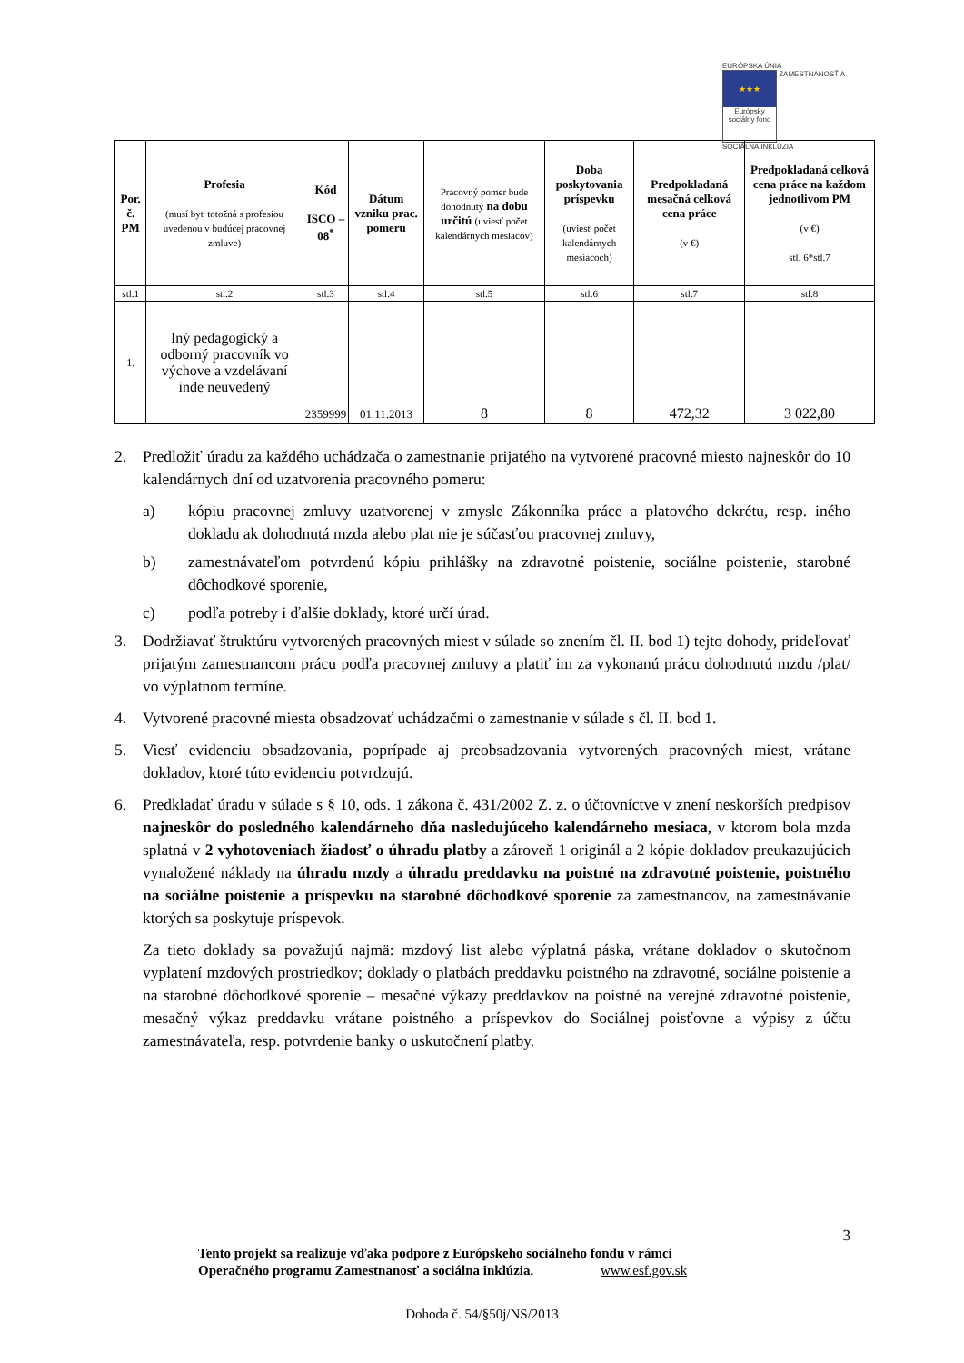EURÓPSKA ÚNIA
★★★
Európsky sociálny fond
ZAMESTNANOSŤ A SOCIÁLNA INKLÚZIA
| Por. č. PM | Profesia (musí byť totožná s profesiou uvedenou v budúcej pracovnej zmluve) | Kód ISCO – 08<sup>*</sup> | Dátum vzniku prac. pomeru | Pracovný pomer bude dohodnutý na dobu určitú (uviesť počet kalendárnych mesiacov) | Doba poskytovania príspevku (uviesť počet kalendárnych mesiacoch) | Predpokladaná mesačná celková cena práce (v €) | Predpokladaná celková cena práce na každom jednotlivom PM (v €) stl. 6*stl.7 |
| --- | --- | --- | --- | --- | --- | --- | --- |
| stl.1 | stl.2 | stl.3 | stl.4 | stl.5 | stl.6 | stl.7 | stl.8 |
| 1. | Iný pedagogický a odborný pracovník vo výchove a vzdelávaní inde neuvedený | 2359999 | 01.11.2013 | 8 | 8 | 472,32 | 3 022,80 |
2. Predložiť úradu za každého uchádzača o zamestnanie prijatého na vytvorené pracovné miesto najneskôr do 10 kalendárnych dní od uzatvorenia pracovného pomeru:
a) kópiu pracovnej zmluvy uzatvorenej v zmysle Zákonníka práce a platového dekrétu, resp. iného dokladu ak dohodnutá mzda alebo plat nie je súčasťou pracovnej zmluvy,
b) zamestnávateľom potvrdenú kópiu prihlášky na zdravotné poistenie, sociálne poistenie, starobné dôchodkové sporenie,
c) podľa potreby i ďalšie doklady, ktoré určí úrad.
3. Dodržiavať štruktúru vytvorených pracovných miest v súlade so znením čl. II. bod 1) tejto dohody, prideľovať prijatým zamestnancom prácu podľa pracovnej zmluvy a platiť im za vykonanú prácu dohodnutú mzdu /plat/ vo výplatnom termíne.
4. Vytvorené pracovné miesta obsadzovať uchádzačmi o zamestnanie v súlade s čl. II. bod 1.
5. Viesť evidenciu obsadzovania, poprípade aj preobsadzovania vytvorených pracovných miest, vrátane dokladov, ktoré túto evidenciu potvrdzujú.
6. Predkladať úradu v súlade s § 10, ods. 1 zákona č. 431/2002 Z. z. o účtovníctve v znení neskorších predpisov najneskôr do posledného kalendárneho dňa nasledujúceho kalendárneho mesiaca, v ktorom bola mzda splatná v 2 vyhotoveniach žiadosť o úhradu platby a zároveň 1 originál a 2 kópie dokladov preukazujúcich vynaložené náklady na úhradu mzdy a úhradu preddavku na poistné na zdravotné poistenie, poistného na sociálne poistenie a príspevku na starobné dôchodkové sporenie za zamestnancov, na zamestnávanie ktorých sa poskytuje príspevok.
Za tieto doklady sa považujú najmä: mzdový list alebo výplatná páska, vrátane dokladov o skutočnom vyplatení mzdových prostriedkov; doklady o platbách preddavku poistného na zdravotné, sociálne poistenie a na starobné dôchodkové sporenie – mesačné výkazy preddavkov na poistné na verejné zdravotné poistenie, mesačný výkaz preddavku vrátane poistného a príspevkov do Sociálnej poisťovne a výpisy z účtu zamestnávateľa, resp. potvrdenie banky o uskutočnení platby.
3
Tento projekt sa realizuje vďaka podpore z Európskeho sociálneho fondu v rámci
Operačného programu Zamestnanosť a sociálna inklúzia. www.esf.gov.sk
Dohoda č. 54/§50j/NS/2013